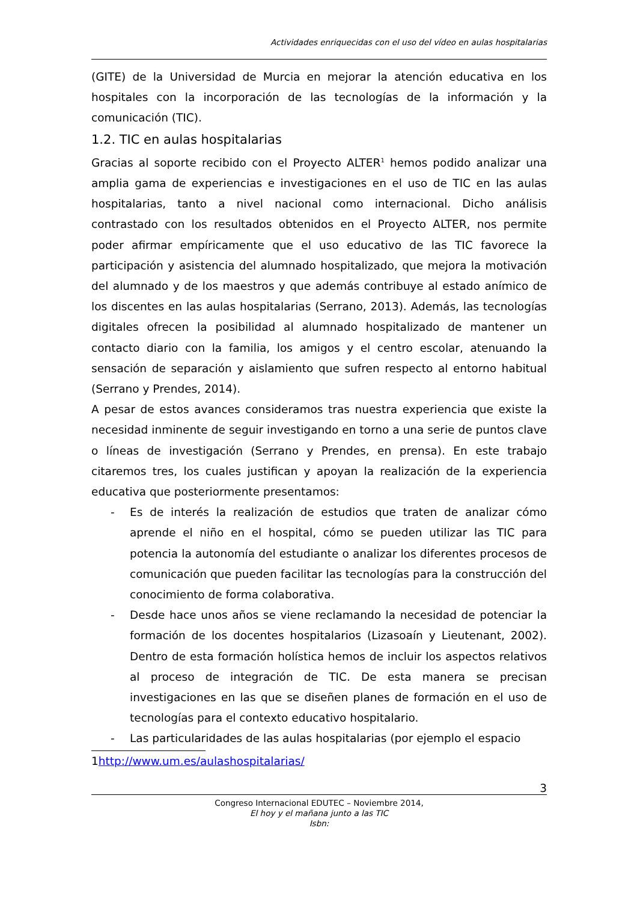Actividades enriquecidas con el uso del vídeo en aulas hospitalarias
(GITE) de la Universidad de Murcia en mejorar la atención educativa en los hospitales con la incorporación de las tecnologías de la información y la comunicación (TIC).
1.2. TIC en aulas hospitalarias
Gracias al soporte recibido con el Proyecto ALTER<sup>1</sup> hemos podido analizar una amplia gama de experiencias e investigaciones en el uso de TIC en las aulas hospitalarias, tanto a nivel nacional como internacional. Dicho análisis contrastado con los resultados obtenidos en el Proyecto ALTER, nos permite poder afirmar empíricamente que el uso educativo de las TIC favorece la participación y asistencia del alumnado hospitalizado, que mejora la motivación del alumnado y de los maestros y que además contribuye al estado anímico de los discentes en las aulas hospitalarias (Serrano, 2013). Además, las tecnologías digitales ofrecen la posibilidad al alumnado hospitalizado de mantener un contacto diario con la familia, los amigos y el centro escolar, atenuando la sensación de separación y aislamiento que sufren respecto al entorno habitual (Serrano y Prendes, 2014).
A pesar de estos avances consideramos tras nuestra experiencia que existe la necesidad inminente de seguir investigando en torno a una serie de puntos clave o líneas de investigación (Serrano y Prendes, en prensa). En este trabajo citaremos tres, los cuales justifican y apoyan la realización de la experiencia educativa que posteriormente presentamos:
- Es de interés la realización de estudios que traten de analizar cómo aprende el niño en el hospital, cómo se pueden utilizar las TIC para potencia la autonomía del estudiante o analizar los diferentes procesos de comunicación que pueden facilitar las tecnologías para la construcción del conocimiento de forma colaborativa.
- Desde hace unos años se viene reclamando la necesidad de potenciar la formación de los docentes hospitalarios (Lizasoaín y Lieutenant, 2002). Dentro de esta formación holística hemos de incluir los aspectos relativos al proceso de integración de TIC. De esta manera se precisan investigaciones en las que se diseñen planes de formación en el uso de tecnologías para el contexto educativo hospitalario.
- Las particularidades de las aulas hospitalarias (por ejemplo el espacio
1http://www.um.es/aulashospitalarias/
3
Congreso Internacional EDUTEC – Noviembre 2014,
El hoy y el mañana junto a las TIC
Isbn: